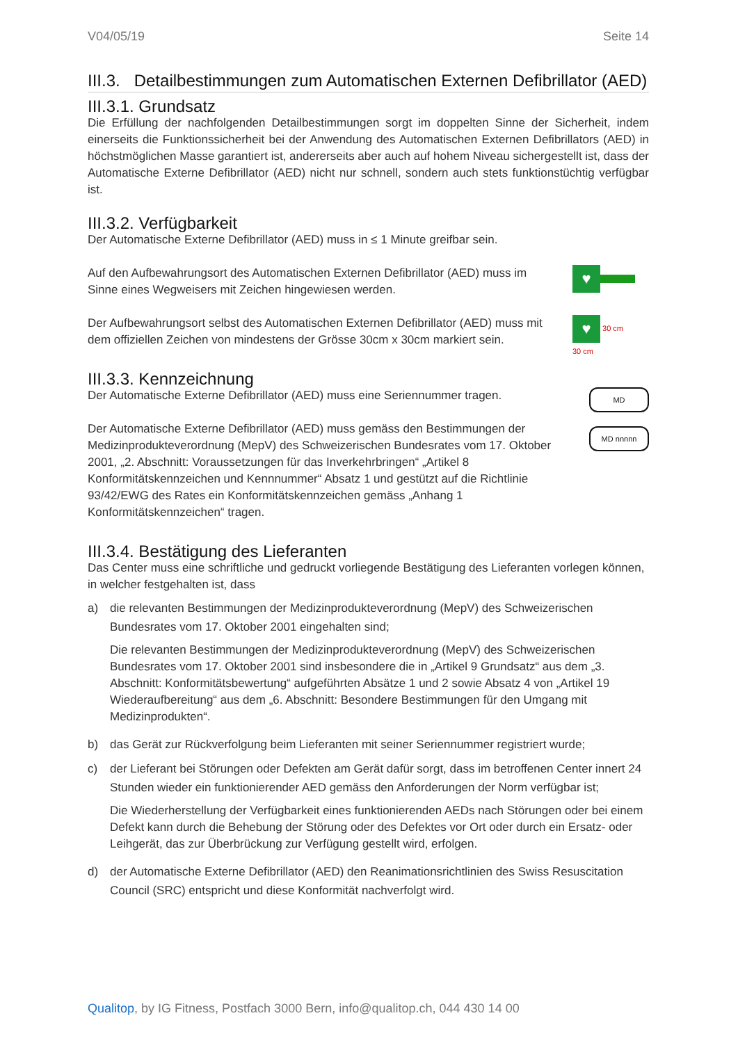V04/05/19 Seite 14
III.3. Detailbestimmungen zum Automatischen Externen Defibrillator (AED)
III.3.1. Grundsatz
Die Erfüllung der nachfolgenden Detailbestimmungen sorgt im doppelten Sinne der Sicherheit, indem einerseits die Funktionssicherheit bei der Anwendung des Automatischen Externen Defibrillators (AED) in höchstmöglichen Masse garantiert ist, andererseits aber auch auf hohem Niveau sichergestellt ist, dass der Automatische Externe Defibrillator (AED) nicht nur schnell, sondern auch stets funktionstüchtig verfügbar ist.
III.3.2. Verfügbarkeit
Der Automatische Externe Defibrillator (AED) muss in ≤ 1 Minute greifbar sein.
Auf den Aufbewahrungsort des Automatischen Externen Defibrillator (AED) muss im Sinne eines Wegweisers mit Zeichen hingewiesen werden.
♥
Der Aufbewahrungsort selbst des Automatischen Externen Defibrillator (AED) muss mit dem offiziellen Zeichen von mindestens der Grösse 30cm x 30cm markiert sein.
♥ 30 cm
30 cm
III.3.3. Kennzeichnung
Der Automatische Externe Defibrillator (AED) muss eine Seriennummer tragen.
Der Automatische Externe Defibrillator (AED) muss gemäss den Bestimmungen der Medizinprodukteverordnung (MepV) des Schweizerischen Bundesrates vom 17. Oktober 2001, „2. Abschnitt: Voraussetzungen für das Inverkehrbringen“ „Artikel 8 Konformitätskennzeichen und Kennnummer“ Absatz 1 und gestützt auf die Richtlinie 93/42/EWG des Rates ein Konformitätskennzeichen gemäss „Anhang 1 Konformitätskennzeichen“ tragen.
MD
MD nnnnn
III.3.4. Bestätigung des Lieferanten
Das Center muss eine schriftliche und gedruckt vorliegende Bestätigung des Lieferanten vorlegen können, in welcher festgehalten ist, dass
a) die relevanten Bestimmungen der Medizinprodukteverordnung (MepV) des Schweizerischen Bundesrates vom 17. Oktober 2001 eingehalten sind;
Die relevanten Bestimmungen der Medizinprodukteverordnung (MepV) des Schweizerischen Bundesrates vom 17. Oktober 2001 sind insbesondere die in „Artikel 9 Grundsatz“ aus dem „3. Abschnitt: Konformitätsbewertung“ aufgeführten Absätze 1 und 2 sowie Absatz 4 von „Artikel 19 Wiederaufbereitung“ aus dem „6. Abschnitt: Besondere Bestimmungen für den Umgang mit Medizinprodukten“.
b) das Gerät zur Rückverfolgung beim Lieferanten mit seiner Seriennummer registriert wurde;
c) der Lieferant bei Störungen oder Defekten am Gerät dafür sorgt, dass im betroffenen Center innert 24 Stunden wieder ein funktionierender AED gemäss den Anforderungen der Norm verfügbar ist;
Die Wiederherstellung der Verfügbarkeit eines funktionierenden AEDs nach Störungen oder bei einem Defekt kann durch die Behebung der Störung oder des Defektes vor Ort oder durch ein Ersatz- oder Leihgerät, das zur Überbrückung zur Verfügung gestellt wird, erfolgen.
d) der Automatische Externe Defibrillator (AED) den Reanimationsrichtlinien des Swiss Resuscitation Council (SRC) entspricht und diese Konformität nachverfolgt wird.
Qualitop, by IG Fitness, Postfach 3000 Bern, info@qualitop.ch, 044 430 14 00